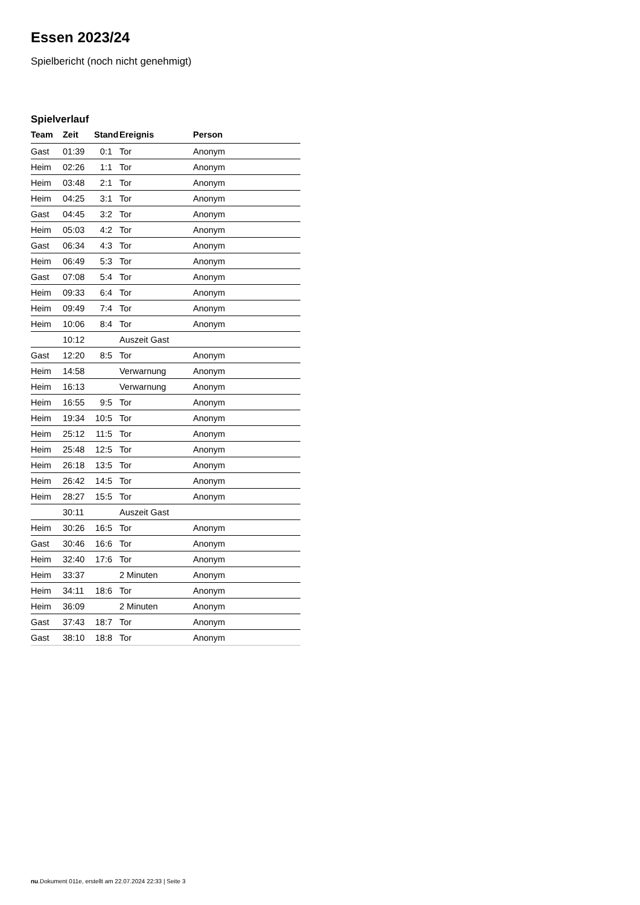Essen 2023/24
Spielbericht (noch nicht genehmigt)
Spielverlauf
| Team | Zeit | Stand | Ereignis | Person |
| --- | --- | --- | --- | --- |
| Gast | 01:39 | 0:1 | Tor | Anonym |
| Heim | 02:26 | 1:1 | Tor | Anonym |
| Heim | 03:48 | 2:1 | Tor | Anonym |
| Heim | 04:25 | 3:1 | Tor | Anonym |
| Gast | 04:45 | 3:2 | Tor | Anonym |
| Heim | 05:03 | 4:2 | Tor | Anonym |
| Gast | 06:34 | 4:3 | Tor | Anonym |
| Heim | 06:49 | 5:3 | Tor | Anonym |
| Gast | 07:08 | 5:4 | Tor | Anonym |
| Heim | 09:33 | 6:4 | Tor | Anonym |
| Heim | 09:49 | 7:4 | Tor | Anonym |
| Heim | 10:06 | 8:4 | Tor | Anonym |
| | 10:12 | | Auszeit Gast | |
| Gast | 12:20 | 8:5 | Tor | Anonym |
| Heim | 14:58 | | Verwarnung | Anonym |
| Heim | 16:13 | | Verwarnung | Anonym |
| Heim | 16:55 | 9:5 | Tor | Anonym |
| Heim | 19:34 | 10:5 | Tor | Anonym |
| Heim | 25:12 | 11:5 | Tor | Anonym |
| Heim | 25:48 | 12:5 | Tor | Anonym |
| Heim | 26:18 | 13:5 | Tor | Anonym |
| Heim | 26:42 | 14:5 | Tor | Anonym |
| Heim | 28:27 | 15:5 | Tor | Anonym |
| | 30:11 | | Auszeit Gast | |
| Heim | 30:26 | 16:5 | Tor | Anonym |
| Gast | 30:46 | 16:6 | Tor | Anonym |
| Heim | 32:40 | 17:6 | Tor | Anonym |
| Heim | 33:37 | | 2 Minuten | Anonym |
| Heim | 34:11 | 18:6 | Tor | Anonym |
| Heim | 36:09 | | 2 Minuten | Anonym |
| Gast | 37:43 | 18:7 | Tor | Anonym |
| Gast | 38:10 | 18:8 | Tor | Anonym |
nu.Dokument 011e, erstellt am 22.07.2024 22:33 | Seite 3